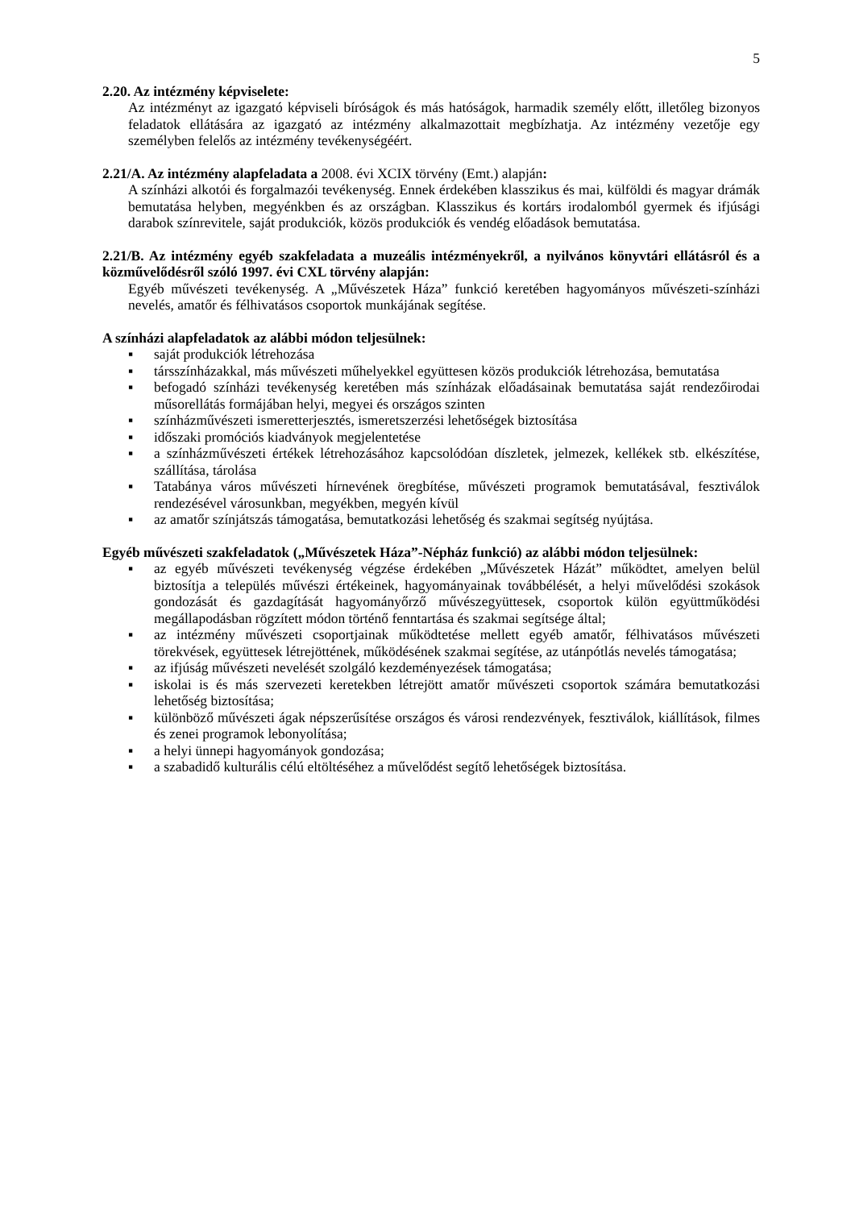5
2.20. Az intézmény képviselete:
Az intézményt az igazgató képviseli bíróságok és más hatóságok, harmadik személy előtt, illetőleg bizonyos feladatok ellátására az igazgató az intézmény alkalmazottait megbízhatja. Az intézmény vezetője egy személyben felelős az intézmény tevékenységéért.
2.21/A. Az intézmény alapfeladata a 2008. évi XCIX törvény (Emt.) alapján:
A színházi alkotói és forgalmazói tevékenység. Ennek érdekében klasszikus és mai, külföldi és magyar drámák bemutatása helyben, megyénkben és az országban. Klasszikus és kortárs irodalomból gyermek és ifjúsági darabok színrevitele, saját produkciók, közös produkciók és vendég előadások bemutatása.
2.21/B. Az intézmény egyéb szakfeladata a muzeális intézményekről, a nyilvános könyvtári ellátásról és a közművelődésről szóló 1997. évi CXL törvény alapján:
Egyéb művészeti tevékenység. A „Művészetek Háza” funkció keretében hagyományos művészeti-színházi nevelés, amatőr és félhivatásos csoportok munkájának segítése.
A színházi alapfeladatok az alábbi módon teljesülnek:
▪ saját produkciók létrehozása
▪ társszínházakkal, más művészeti műhelyekkel együttesen közös produkciók létrehozása, bemutatása
▪ befogadó színházi tevékenység keretében más színházak előadásainak bemutatása saját rendezőirodai műsorellátás formájában helyi, megyei és országos szinten
▪ színházművészeti ismeretterjesztés, ismeretszerzési lehetőségek biztosítása
▪ időszaki promóciós kiadványok megjelentetése
▪ a színházművészeti értékek létrehozásához kapcsolódóan díszletek, jelmezek, kellékek stb. elkészítése, szállítása, tárolása
▪ Tatabánya város művészeti hírnevének öregbítése, művészeti programok bemutatásával, fesztiválok rendezésével városunkban, megyékben, megyén kívül
▪ az amatőr színjátszás támogatása, bemutatkozási lehetőség és szakmai segítség nyújtása.
Egyéb művészeti szakfeladatok („Művészetek Háza”-Népház funkció) az alábbi módon teljesülnek:
▪ az egyéb művészeti tevékenység végzése érdekében „Művészetek Házát” működtet, amelyen belül biztosítja a település művészi értékeinek, hagyományainak továbbélését, a helyi művelődési szokások gondozását és gazdagítását hagyományőrző művészegyüttesek, csoportok külön együttműködési megállapodásban rögzített módon történő fenntartása és szakmai segítsége által;
▪ az intézmény művészeti csoportjainak működtetése mellett egyéb amatőr, félhivatásos művészeti törekvések, együttesek létrejöttének, működésének szakmai segítése, az utánpótlás nevelés támogatása;
▪ az ifjúság művészeti nevelését szolgáló kezdeményezések támogatása;
▪ iskolai is és más szervezeti keretekben létrejött amatőr művészeti csoportok számára bemutatkozási lehetőség biztosítása;
▪ különböző művészeti ágak népszerűsítése országos és városi rendezvények, fesztiválok, kiállítások, filmes és zenei programok lebonyolítása;
▪ a helyi ünnepi hagyományok gondozása;
▪ a szabadidő kulturális célú eltöltéséhez a művelődést segítő lehetőségek biztosítása.